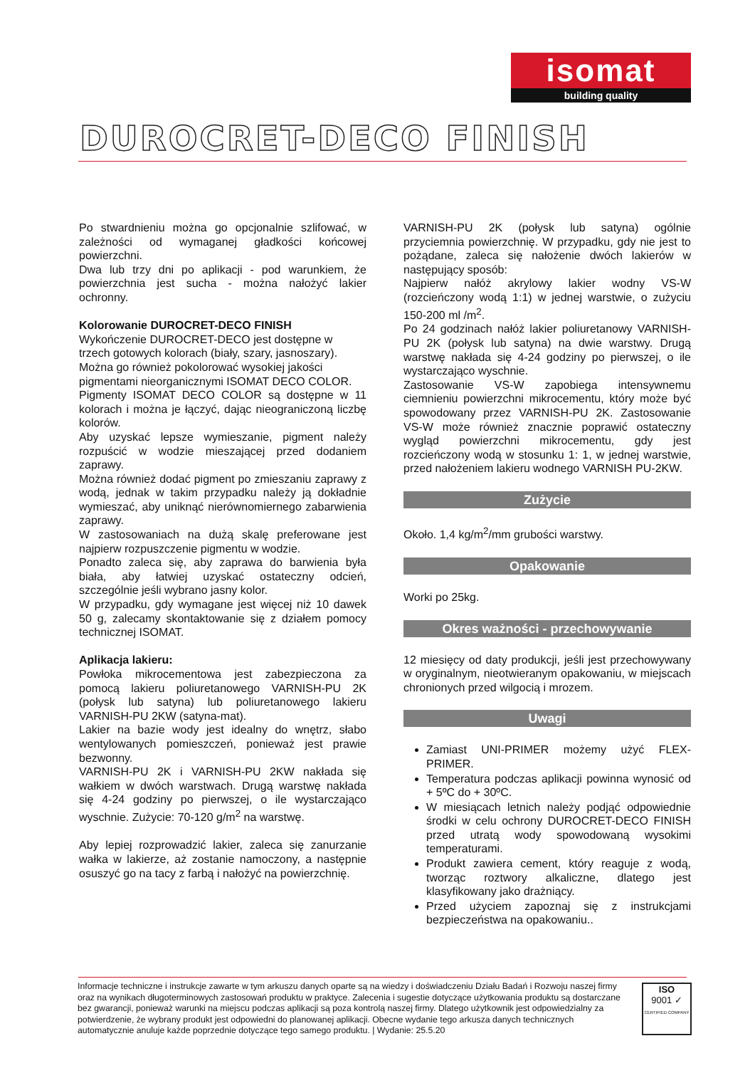isomat
building quality
DUROCRET-DECO FINISH
Po stwardnieniu można go opcjonalnie szlifować, w zależności od wymaganej gładkości końcowej powierzchni.
Dwa lub trzy dni po aplikacji - pod warunkiem, że powierzchnia jest sucha - można nałożyć lakier ochronny.
Kolorowanie DUROCRET-DECO FINISH
Wykończenie DUROCRET-DECO jest dostępne w trzech gotowych kolorach (biały, szary, jasnoszary). Można go również pokolorować wysokiej jakości pigmentami nieorganicznymi ISOMAT DECO COLOR.
Pigmenty ISOMAT DECO COLOR są dostępne w 11 kolorach i można je łączyć, dając nieograniczoną liczbę kolorów.
Aby uzyskać lepsze wymieszanie, pigment należy rozpuścić w wodzie mieszającej przed dodaniem zaprawy.
Można również dodać pigment po zmieszaniu zaprawy z wodą, jednak w takim przypadku należy ją dokładnie wymieszać, aby uniknąć nierównomiernego zabarwienia zaprawy.
W zastosowaniach na dużą skalę preferowane jest najpierw rozpuszczenie pigmentu w wodzie.
Ponadto zaleca się, aby zaprawa do barwienia była biała, aby łatwiej uzyskać ostateczny odcień, szczególnie jeśli wybrano jasny kolor.
W przypadku, gdy wymagane jest więcej niż 10 dawek 50 g, zalecamy skontaktowanie się z działem pomocy technicznej ISOMAT.
Aplikacja lakieru:
Powłoka mikrocementowa jest zabezpieczona za pomocą lakieru poliuretanowego VARNISH-PU 2K (połysk lub satyna) lub poliuretanowego lakieru VARNISH-PU 2KW (satyna-mat).
Lakier na bazie wody jest idealny do wnętrz, słabo wentylowanych pomieszczeń, ponieważ jest prawie bezwonny.
VARNISH-PU 2K i VARNISH-PU 2KW nakłada się wałkiem w dwóch warstwach. Drugą warstwę nakłada się 4-24 godziny po pierwszej, o ile wystarczająco wyschnie. Zużycie: 70-120 g/m<sup>2</sup> na warstwę.
Aby lepiej rozprowadzić lakier, zaleca się zanurzanie wałka w lakierze, aż zostanie namoczony, a następnie osuszyć go na tacy z farbą i nałożyć na powierzchnię.
VARNISH-PU 2K (połysk lub satyna) ogólnie przyciemnia powierzchnię. W przypadku, gdy nie jest to pożądane, zaleca się nałożenie dwóch lakierów w następujący sposób:
Najpierw nałóż akrylowy lakier wodny VS-W (rozcieńczony wodą 1:1) w jednej warstwie, o zużyciu 150-200 ml /m<sup>2</sup>.
Po 24 godzinach nałóż lakier poliuretanowy VARNISH-PU 2K (połysk lub satyna) na dwie warstwy. Drugą warstwę nakłada się 4-24 godziny po pierwszej, o ile wystarczająco wyschnie.
Zastosowanie VS-W zapobiega intensywnemu ciemnieniu powierzchni mikrocementu, który może być spowodowany przez VARNISH-PU 2K. Zastosowanie VS-W może również znacznie poprawić ostateczny wygląd powierzchni mikrocementu, gdy jest rozcieńczony wodą w stosunku 1: 1, w jednej warstwie, przed nałożeniem lakieru wodnego VARNISH PU-2KW.
Zużycie
Około. 1,4 kg/m<sup>2</sup>/mm grubości warstwy.
Opakowanie
Worki po 25kg.
Okres ważności - przechowywanie
12 miesięcy od daty produkcji, jeśli jest przechowywany w oryginalnym, nieotwieranym opakowaniu, w miejscach chronionych przed wilgocią i mrozem.
Uwagi
Zamiast UNI-PRIMER możemy użyć FLEX-PRIMER.
Temperatura podczas aplikacji powinna wynosić od + 5ºC do + 30ºC.
W miesiącach letnich należy podjąć odpowiednie środki w celu ochrony DUROCRET-DECO FINISH przed utratą wody spowodowaną wysokimi temperaturami.
Produkt zawiera cement, który reaguje z wodą, tworząc roztwory alkaliczne, dlatego jest klasyfikowany jako drażniący.
Przed użyciem zapoznaj się z instrukcjami bezpieczeństwa na opakowaniu..
Informacje techniczne i instrukcje zawarte w tym arkuszu danych oparte są na wiedzy i doświadczeniu Działu Badań i Rozwoju naszej firmy oraz na wynikach długoterminowych zastosowań produktu w praktyce. Zalecenia i sugestie dotyczące użytkowania produktu są dostarczane bez gwarancji, ponieważ warunki na miejscu podczas aplikacji są poza kontrolą naszej firmy. Dlatego użytkownik jest odpowiedzialny za potwierdzenie, że wybrany produkt jest odpowiedni do planowanej aplikacji. Obecne wydanie tego arkusza danych technicznych automatycznie anuluje każde poprzednie dotyczące tego samego produktu. | Wydanie: 25.5.20
ISO
9001 ✓
CERTIFIED COMPANY